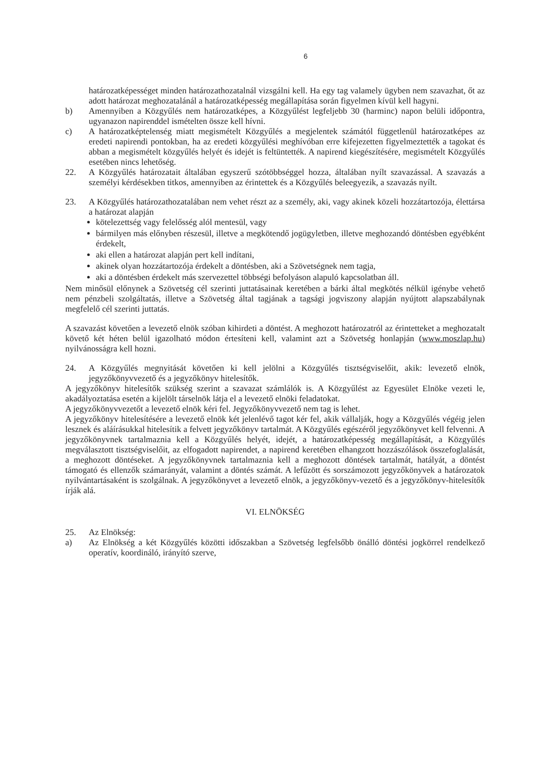6
határozatképességet minden határozathozatalnál vizsgálni kell. Ha egy tag valamely ügyben nem szavazhat, őt az adott határozat meghozatalánál a határozatképesség megállapítása során figyelmen kívül kell hagyni.
b) Amennyiben a Közgyűlés nem határozatképes, a Közgyűlést legfeljebb 30 (harminc) napon belüli időpontra, ugyanazon napirenddel ismételten össze kell hívni.
c) A határozatképtelenség miatt megismételt Közgyűlés a megjelentek számától függetlenül határozatképes az eredeti napirendi pontokban, ha az eredeti közgyűlési meghívóban erre kifejezetten figyelmeztették a tagokat és abban a megismételt közgyűlés helyét és idejét is feltüntették. A napirend kiegészítésére, megismételt Közgyűlés esetében nincs lehetőség.
22. A Közgyűlés határozatait általában egyszerű szótöbbséggel hozza, általában nyílt szavazással. A szavazás a személyi kérdésekben titkos, amennyiben az érintettek és a Közgyűlés beleegyezik, a szavazás nyílt.
23. A Közgyűlés határozathozatalában nem vehet részt az a személy, aki, vagy akinek közeli hozzátartozója, élettársa a határozat alapján
kötelezettség vagy felelősség alól mentesül, vagy
bármilyen más előnyben részesül, illetve a megkötendő jogügyletben, illetve meghozandó döntésben egyébként érdekelt,
aki ellen a határozat alapján pert kell indítani,
akinek olyan hozzátartozója érdekelt a döntésben, aki a Szövetségnek nem tagja,
aki a döntésben érdekelt más szervezettel többségi befolyáson alapuló kapcsolatban áll.
Nem minősül előnynek a Szövetség cél szerinti juttatásainak keretében a bárki által megkötés nélkül igénybe vehető nem pénzbeli szolgáltatás, illetve a Szövetség által tagjának a tagsági jogviszony alapján nyújtott alapszabálynak megfelelő cél szerinti juttatás.
A szavazást követően a levezető elnök szóban kihirdeti a döntést. A meghozott határozatról az érintetteket a meghozatalt követő két héten belül igazolható módon értesíteni kell, valamint azt a Szövetség honlapján (www.moszlap.hu) nyilvánosságra kell hozni.
24. A Közgyűlés megnyitását követően ki kell jelölni a Közgyűlés tisztségviselőit, akik: levezető elnök, jegyzőkönyvvezető és a jegyzőkönyv hitelesítők.
A jegyzőkönyv hitelesítők szükség szerint a szavazat számlálók is. A Közgyűlést az Egyesület Elnöke vezeti le, akadályoztatása esetén a kijelölt társelnök látja el a levezető elnöki feladatokat.
A jegyzőkönyvvezetőt a levezető elnök kéri fel. Jegyzőkönyvvezető nem tag is lehet.
A jegyzőkönyv hitelesítésére a levezető elnök két jelenlévő tagot kér fel, akik vállalják, hogy a Közgyűlés végéig jelen lesznek és aláírásukkal hitelesítik a felvett jegyzőkönyv tartalmát. A Közgyűlés egészéről jegyzőkönyvet kell felvenni. A jegyzőkönyvnek tartalmaznia kell a Közgyűlés helyét, idejét, a határozatképesség megállapítását, a Közgyűlés megválasztott tisztségviselőit, az elfogadott napirendet, a napirend keretében elhangzott hozzászólások összefoglalását, a meghozott döntéseket. A jegyzőkönyvnek tartalmaznia kell a meghozott döntések tartalmát, hatályát, a döntést támogató és ellenzők számarányát, valamint a döntés számát. A lefűzött és sorszámozott jegyzőkönyvek a határozatok nyilvántartásaként is szolgálnak. A jegyzőkönyvet a levezető elnök, a jegyzőkönyv-vezető és a jegyzőkönyv-hitelesítők írják alá.
VI. ELNÖKSÉG
25. Az Elnökség:
a) Az Elnökség a két Közgyűlés közötti időszakban a Szövetség legfelsőbb önálló döntési jogkörrel rendelkező operatív, koordináló, irányító szerve,